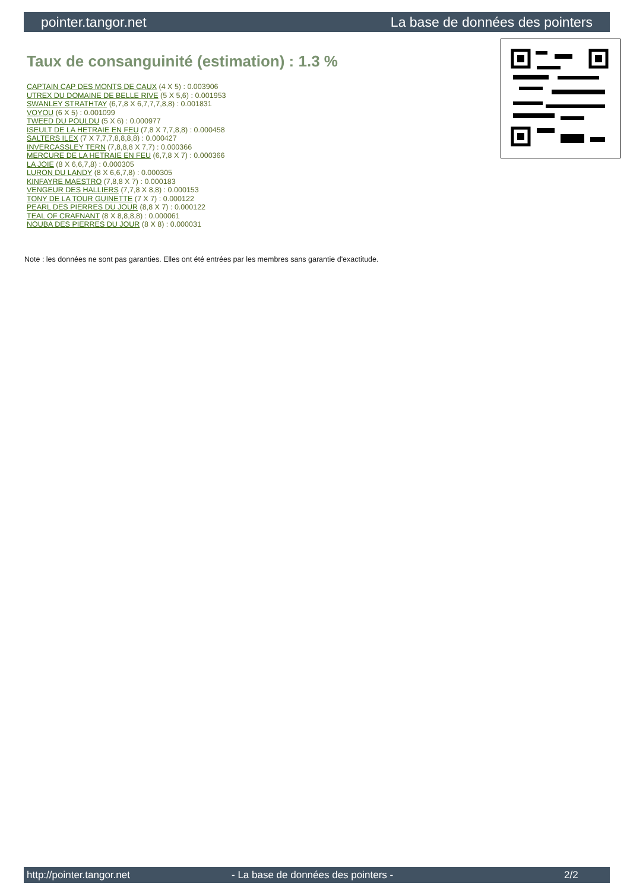pointer.tangor.net La base de données des pointers
Taux de consanguinité (estimation) : 1.3 %
CAPTAIN CAP DES MONTS DE CAUX (4 X 5) : 0.003906
UTREX DU DOMAINE DE BELLE RIVE (5 X 5,6) : 0.001953
SWANLEY STRATHTAY (6,7,8 X 6,7,7,7,8,8) : 0.001831
VOYOU (6 X 5) : 0.001099
TWEED DU POULDU (5 X 6) : 0.000977
ISEULT DE LA HETRAIE EN FEU (7,8 X 7,7,8,8) : 0.000458
SALTERS ILEX (7 X 7,7,7,8,8,8,8) : 0.000427
INVERCASSLEY TERN (7,8,8,8 X 7,7) : 0.000366
MERCURE DE LA HETRAIE EN FEU (6,7,8 X 7) : 0.000366
LA JOIE (8 X 6,6,7,8) : 0.000305
LURON DU LANDY (8 X 6,6,7,8) : 0.000305
KINFAYRE MAESTRO (7,8,8 X 7) : 0.000183
VENGEUR DES HALLIERS (7,7,8 X 8,8) : 0.000153
TONY DE LA TOUR GUINETTE (7 X 7) : 0.000122
PEARL DES PIERRES DU JOUR (8,8 X 7) : 0.000122
TEAL OF CRAFNANT (8 X 8,8,8,8) : 0.000061
NOUBA DES PIERRES DU JOUR (8 X 8) : 0.000031
Note : les données ne sont pas garanties. Elles ont été entrées par les membres sans garantie d'exactitude.
http://pointer.tangor.net - La base de données des pointers - 2/2